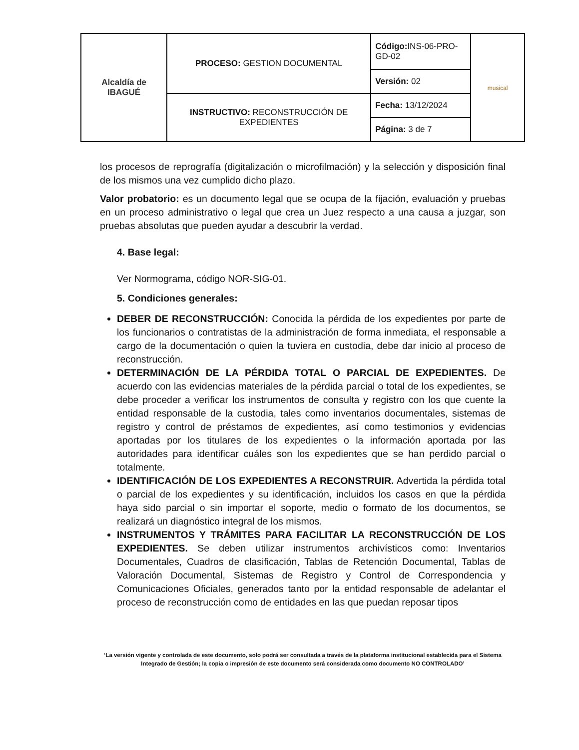| Alcaldía de IBAGUÉ | PROCESO: GESTION DOCUMENTAL | Código: INS-06-PRO-GD-02 | musical |
| | | Versión: 02 | |
| | INSTRUCTIVO: RECONSTRUCCIÓN DE EXPEDIENTES | Fecha: 13/12/2024 | |
| | | Página: 3 de 7 | |
los procesos de reprografía (digitalización o microfilmación) y la selección y disposición final de los mismos una vez cumplido dicho plazo.
Valor probatorio: es un documento legal que se ocupa de la fijación, evaluación y pruebas en un proceso administrativo o legal que crea un Juez respecto a una causa a juzgar, son pruebas absolutas que pueden ayudar a descubrir la verdad.
4. Base legal:
Ver Normograma, código NOR-SIG-01.
5. Condiciones generales:
DEBER DE RECONSTRUCCIÓN: Conocida la pérdida de los expedientes por parte de los funcionarios o contratistas de la administración de forma inmediata, el responsable a cargo de la documentación o quien la tuviera en custodia, debe dar inicio al proceso de reconstrucción.
DETERMINACIÓN DE LA PÉRDIDA TOTAL O PARCIAL DE EXPEDIENTES. De acuerdo con las evidencias materiales de la pérdida parcial o total de los expedientes, se debe proceder a verificar los instrumentos de consulta y registro con los que cuente la entidad responsable de la custodia, tales como inventarios documentales, sistemas de registro y control de préstamos de expedientes, así como testimonios y evidencias aportadas por los titulares de los expedientes o la información aportada por las autoridades para identificar cuáles son los expedientes que se han perdido parcial o totalmente.
IDENTIFICACIÓN DE LOS EXPEDIENTES A RECONSTRUIR. Advertida la pérdida total o parcial de los expedientes y su identificación, incluidos los casos en que la pérdida haya sido parcial o sin importar el soporte, medio o formato de los documentos, se realizará un diagnóstico integral de los mismos.
INSTRUMENTOS Y TRÁMITES PARA FACILITAR LA RECONSTRUCCIÓN DE LOS EXPEDIENTES. Se deben utilizar instrumentos archivísticos como: Inventarios Documentales, Cuadros de clasificación, Tablas de Retención Documental, Tablas de Valoración Documental, Sistemas de Registro y Control de Correspondencia y Comunicaciones Oficiales, generados tanto por la entidad responsable de adelantar el proceso de reconstrucción como de entidades en las que puedan reposar tipos
‘La versión vigente y controlada de este documento, solo podrá ser consultada a través de la plataforma institucional establecida para el Sistema Integrado de Gestión; la copia o impresión de este documento será considerada como documento NO CONTROLADO’